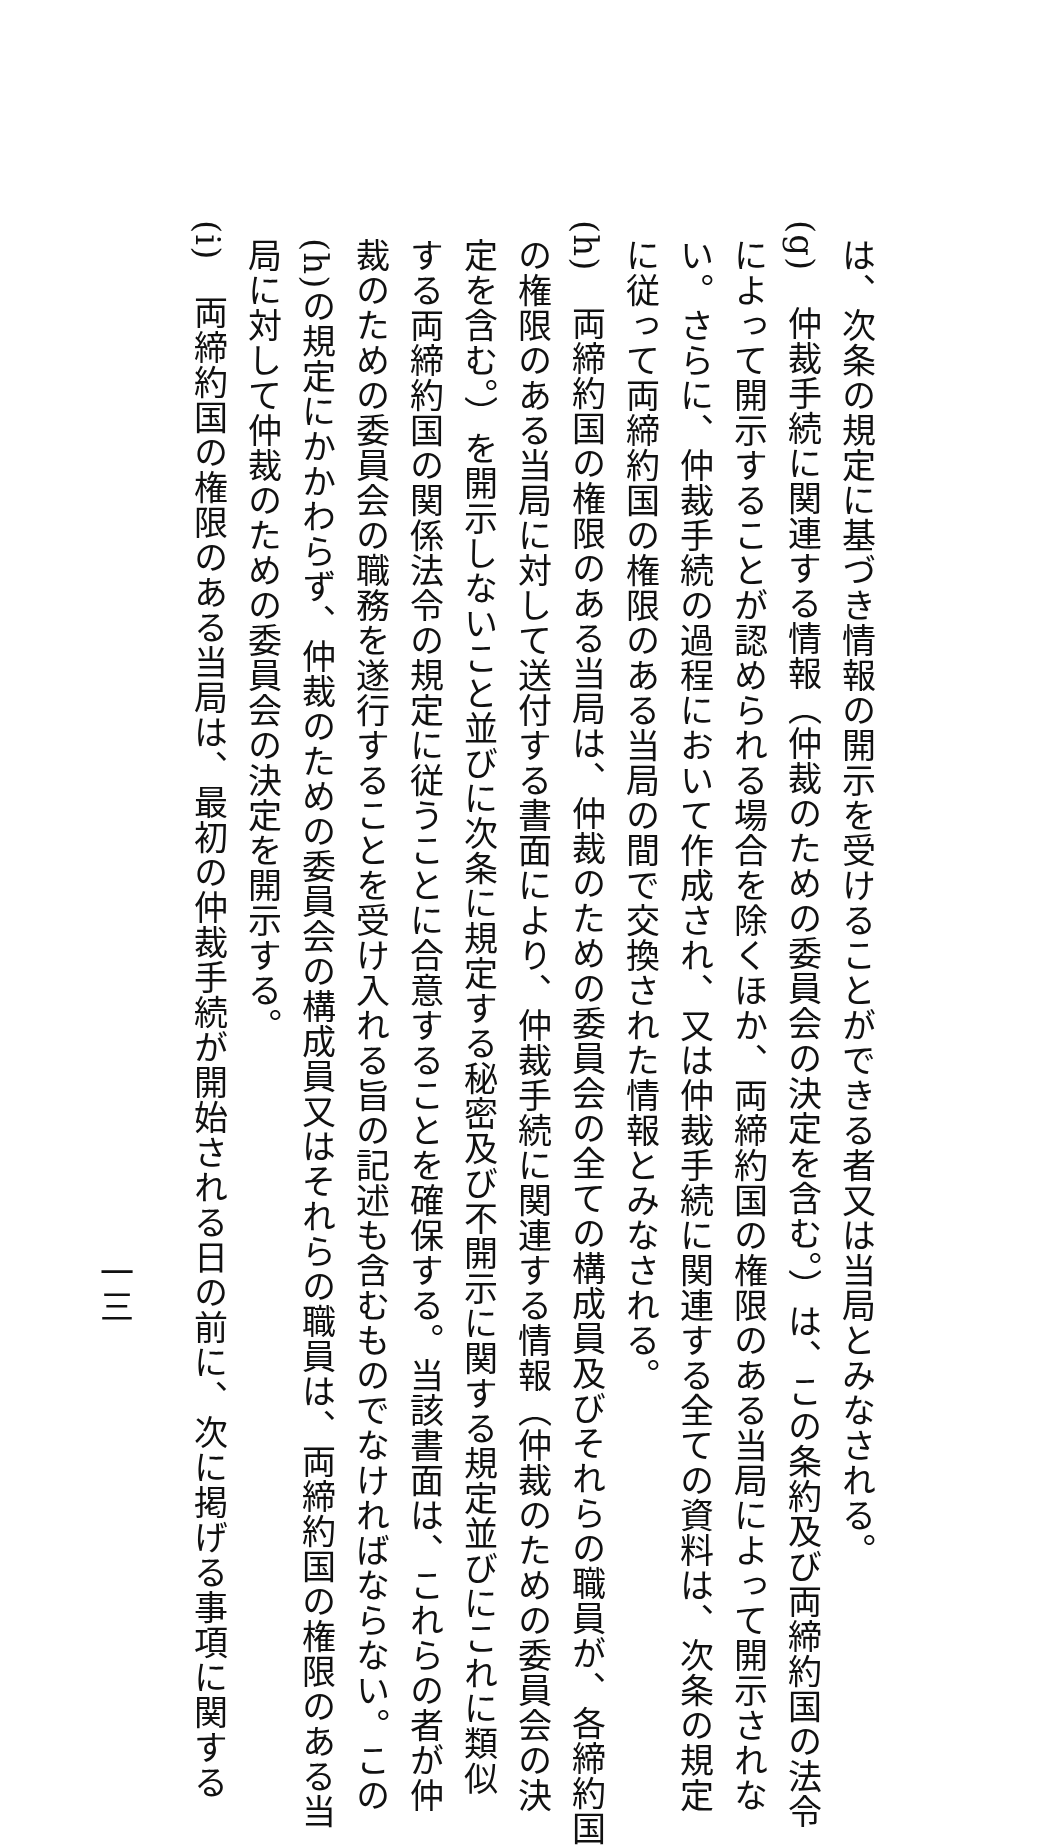は、次条の規定に基づき情報の開示を受けることができる者又は当局とみなされる。
(g)　仲裁手続に関連する情報（仲裁のための委員会の決定を含む。）は、この条約及び両締約国の法令
によって開示することが認められる場合を除くほか、両締約国の権限のある当局によって開示されな
い。さらに、仲裁手続の過程において作成され、又は仲裁手続に関連する全ての資料は、次条の規定
に従って両締約国の権限のある当局の間で交換された情報とみなされる。
(h)　両締約国の権限のある当局は、仲裁のための委員会の全ての構成員及びそれらの職員が、各締約国
の権限のある当局に対して送付する書面により、仲裁手続に関連する情報（仲裁のための委員会の決
定を含む。）を開示しないこと並びに次条に規定する秘密及び不開示に関する規定並びにこれに類似
する両締約国の関係法令の規定に従うことに合意することを確保する。当該書面は、これらの者が仲
裁のための委員会の職務を遂行することを受け入れる旨の記述も含むものでなければならない。この
(h)の規定にかかわらず、仲裁のための委員会の構成員又はそれらの職員は、両締約国の権限のある当
局に対して仲裁のための委員会の決定を開示する。
(i)　両締約国の権限のある当局は、最初の仲裁手続が開始される日の前に、次に掲げる事項に関する
一三